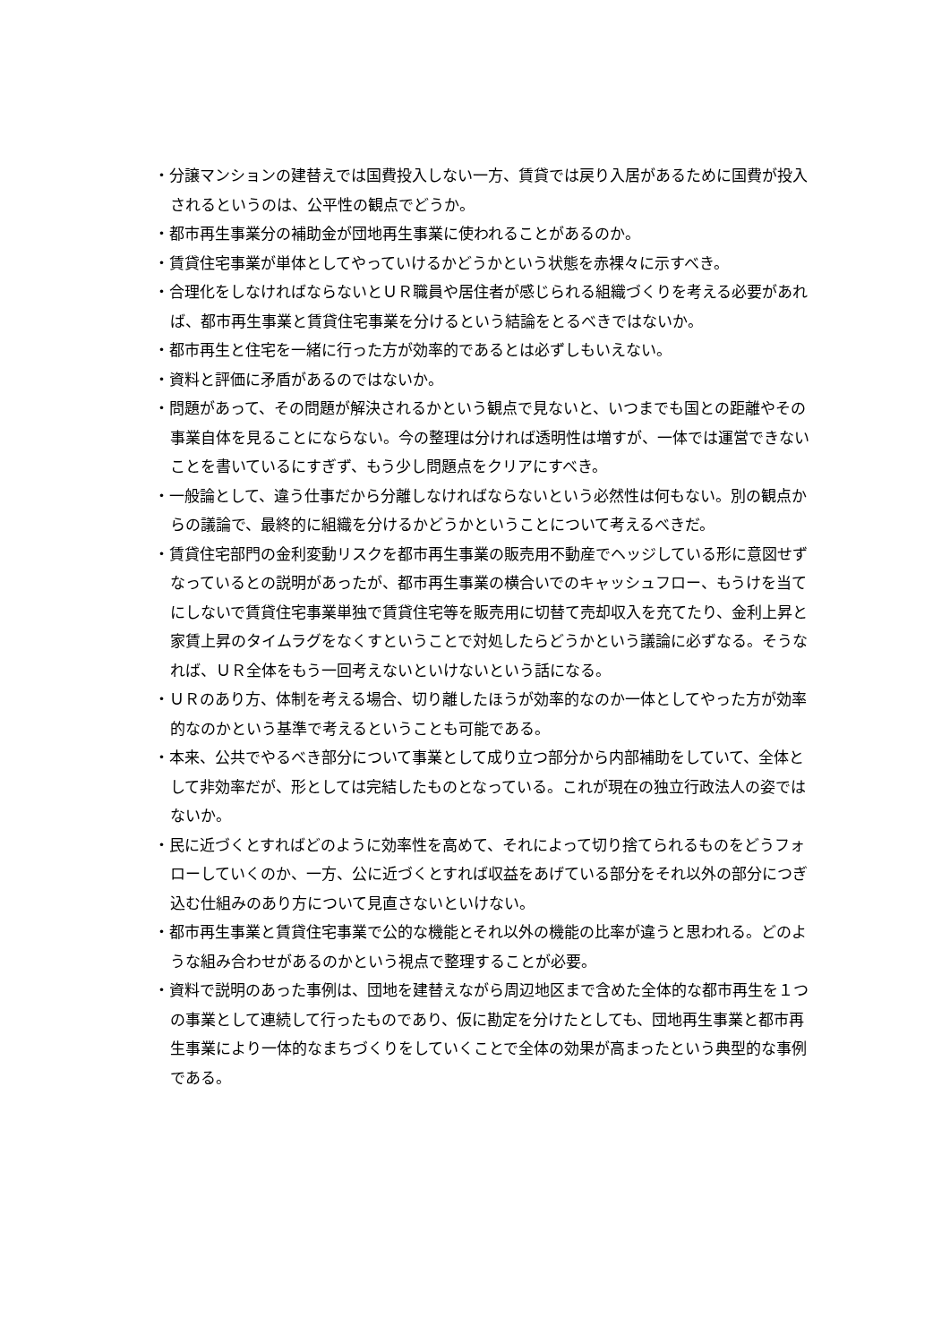・分譲マンションの建替えでは国費投入しない一方、賃貸では戻り入居があるために国費が投入されるというのは、公平性の観点でどうか。
・都市再生事業分の補助金が団地再生事業に使われることがあるのか。
・賃貸住宅事業が単体としてやっていけるかどうかという状態を赤裸々に示すべき。
・合理化をしなければならないとＵＲ職員や居住者が感じられる組織づくりを考える必要があれば、都市再生事業と賃貸住宅事業を分けるという結論をとるべきではないか。
・都市再生と住宅を一緒に行った方が効率的であるとは必ずしもいえない。
・資料と評価に矛盾があるのではないか。
・問題があって、その問題が解決されるかという観点で見ないと、いつまでも国との距離やその事業自体を見ることにならない。今の整理は分ければ透明性は増すが、一体では運営できないことを書いているにすぎず、もう少し問題点をクリアにすべき。
・一般論として、違う仕事だから分離しなければならないという必然性は何もない。別の観点からの議論で、最終的に組織を分けるかどうかということについて考えるべきだ。
・賃貸住宅部門の金利変動リスクを都市再生事業の販売用不動産でヘッジしている形に意図せずなっているとの説明があったが、都市再生事業の横合いでのキャッシュフロー、もうけを当てにしないで賃貸住宅事業単独で賃貸住宅等を販売用に切替て売却収入を充てたり、金利上昇と家賃上昇のタイムラグをなくすということで対処したらどうかという議論に必ずなる。そうなれば、ＵＲ全体をもう一回考えないといけないという話になる。
・ＵＲのあり方、体制を考える場合、切り離したほうが効率的なのか一体としてやった方が効率的なのかという基準で考えるということも可能である。
・本来、公共でやるべき部分について事業として成り立つ部分から内部補助をしていて、全体として非効率だが、形としては完結したものとなっている。これが現在の独立行政法人の姿ではないか。
・民に近づくとすればどのように効率性を高めて、それによって切り捨てられるものをどうフォローしていくのか、一方、公に近づくとすれば収益をあげている部分をそれ以外の部分につぎ込む仕組みのあり方について見直さないといけない。
・都市再生事業と賃貸住宅事業で公的な機能とそれ以外の機能の比率が違うと思われる。どのような組み合わせがあるのかという視点で整理することが必要。
・資料で説明のあった事例は、団地を建替えながら周辺地区まで含めた全体的な都市再生を１つの事業として連続して行ったものであり、仮に勘定を分けたとしても、団地再生事業と都市再生事業により一体的なまちづくりをしていくことで全体の効果が高まったという典型的な事例である。